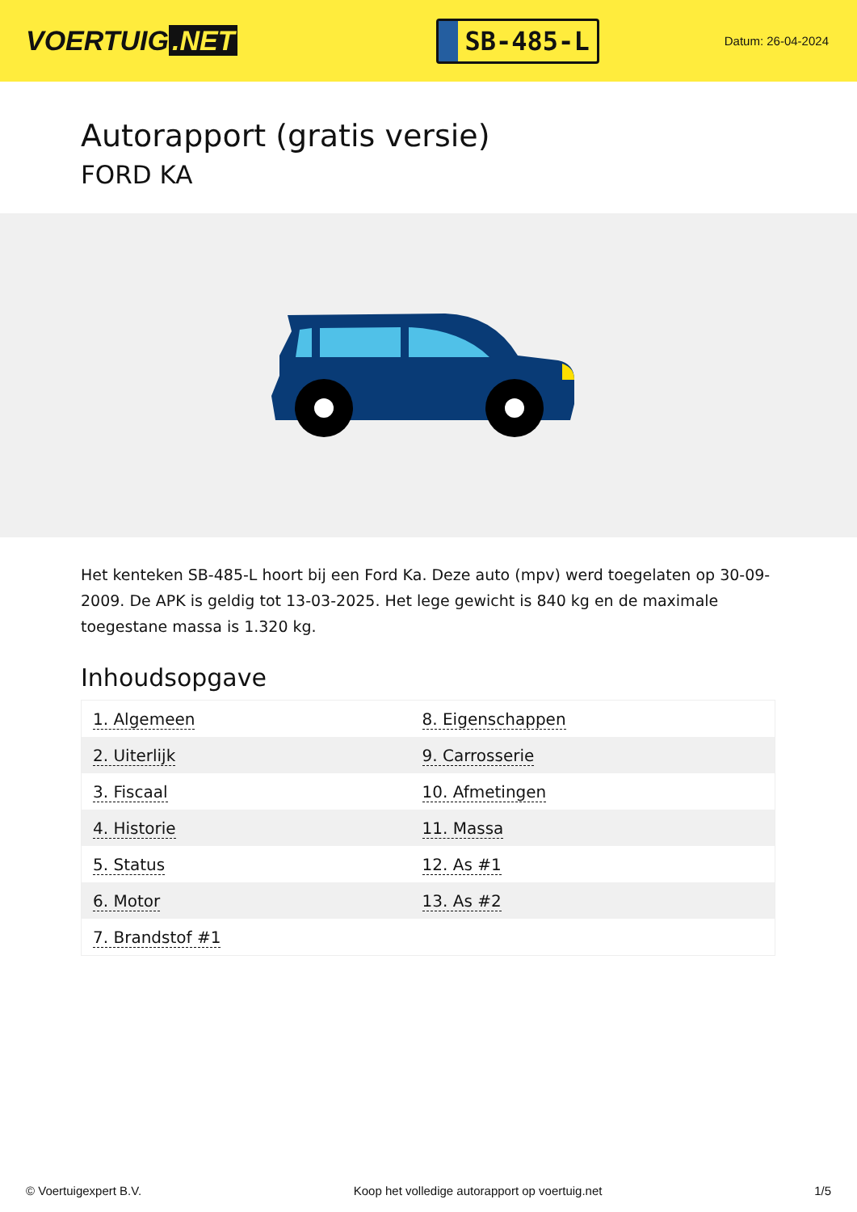VOERTUIG.NET
SB-485-L
Datum: 26-04-2024
Autorapport (gratis versie)
FORD KA
Het kenteken SB-485-L hoort bij een Ford Ka. Deze auto (mpv) werd toegelaten op 30-09-2009. De APK is geldig tot 13-03-2025. Het lege gewicht is 840 kg en de maximale toegestane massa is 1.320 kg.
Inhoudsopgave
| 1. Algemeen | 8. Eigenschappen |
| 2. Uiterlijk | 9. Carrosserie |
| 3. Fiscaal | 10. Afmetingen |
| 4. Historie | 11. Massa |
| 5. Status | 12. As #1 |
| 6. Motor | 13. As #2 |
| 7. Brandstof #1 | |
© Voertuigexpert B.V. Koop het volledige autorapport op voertuig.net 1/5